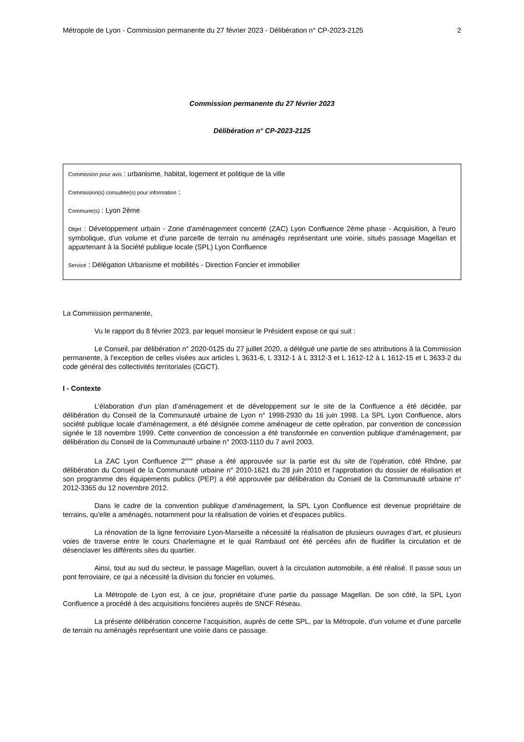Métropole de Lyon - Commission permanente du 27 février 2023 - Délibération n° CP-2023-2125 2
Commission permanente du 27 février 2023
Délibération n° CP-2023-2125
Commission pour avis : urbanisme, habitat, logement et politique de la ville
Commission(s) consultée(s) pour information :
Commune(s) : Lyon 2ème
Objet : Développement urbain - Zone d'aménagement concerté (ZAC) Lyon Confluence 2ème phase - Acquisition, à l'euro symbolique, d'un volume et d'une parcelle de terrain nu aménagés représentant une voirie, situés passage Magellan et appartenant à la Société publique locale (SPL) Lyon Confluence
Service : Délégation Urbanisme et mobilités - Direction Foncier et immobilier
La Commission permanente,
Vu le rapport du 8 février 2023, par lequel monsieur le Président expose ce qui suit :
Le Conseil, par délibération n° 2020-0125 du 27 juillet 2020, a délégué une partie de ses attributions à la Commission permanente, à l’exception de celles visées aux articles L 3631-6, L 3312-1 à L 3312-3 et L 1612-12 à L 1612-15 et L 3633-2 du code général des collectivités territoriales (CGCT).
I - Contexte
L’élaboration d’un plan d’aménagement et de développement sur le site de la Confluence a été décidée, par délibération du Conseil de la Communauté urbaine de Lyon n° 1998-2930 du 16 juin 1998. La SPL Lyon Confluence, alors société publique locale d’aménagement, a été désignée comme aménageur de cette opération, par convention de concession signée le 18 novembre 1999. Cette convention de concession a été transformée en convention publique d’aménagement, par délibération du Conseil de la Communauté urbaine n° 2003-1110 du 7 avril 2003.
La ZAC Lyon Confluence 2<sup>ème</sup> phase a été approuvée sur la partie est du site de l’opération, côté Rhône, par délibération du Conseil de la Communauté urbaine n° 2010-1621 du 28 juin 2010 et l’approbation du dossier de réalisation et son programme des équipements publics (PEP) a été approuvée par délibération du Conseil de la Communauté urbaine n° 2012-3365 du 12 novembre 2012.
Dans le cadre de la convention publique d’aménagement, la SPL Lyon Confluence est devenue propriétaire de terrains, qu’elle a aménagés, notamment pour la réalisation de voiries et d’espaces publics.
La rénovation de la ligne ferroviaire Lyon-Marseille a nécessité la réalisation de plusieurs ouvrages d’art, et plusieurs voies de traverse entre le cours Charlemagne et le quai Rambaud ont été percées afin de fluidifier la circulation et de désenclaver les différents sites du quartier.
Ainsi, tout au sud du secteur, le passage Magellan, ouvert à la circulation automobile, a été réalisé. Il passe sous un pont ferroviaire, ce qui a nécessité la division du foncier en volumes.
La Métropole de Lyon est, à ce jour, propriétaire d’une partie du passage Magellan. De son côté, la SPL Lyon Confluence a procédé à des acquisitions foncières auprès de SNCF Réseau.
La présente délibération concerne l’acquisition, auprès de cette SPL, par la Métropole, d’un volume et d’une parcelle de terrain nu aménagés représentant une voirie dans ce passage.